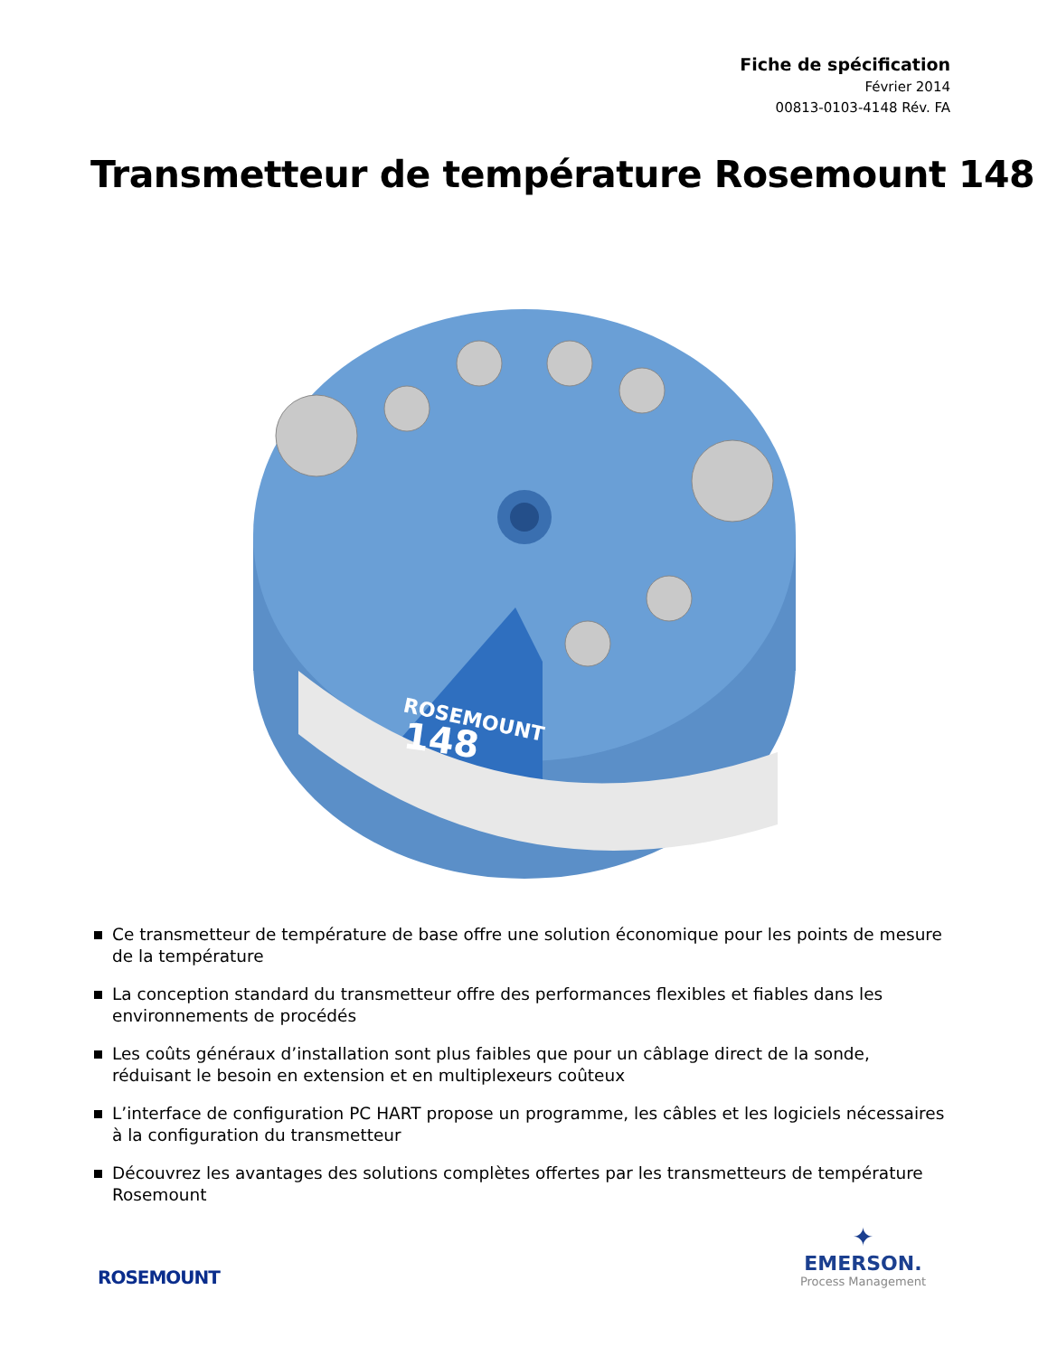Fiche de spécification
Février 2014
00813-0103-4148 Rév. FA
Transmetteur de température Rosemount 148
ROSEMOUNT
148
Ce transmetteur de température de base offre une solution économique pour les points de mesure de la température
La conception standard du transmetteur offre des performances flexibles et fiables dans les environnements de procédés
Les coûts généraux d’installation sont plus faibles que pour un câblage direct de la sonde, réduisant le besoin en extension et en multiplexeurs coûteux
L’interface de configuration PC HART propose un programme, les câbles et les logiciels nécessaires à la configuration du transmetteur
Découvrez les avantages des solutions complètes offertes par les transmetteurs de température Rosemount
ROSEMOUNT
✦
EMERSON.
Process Management